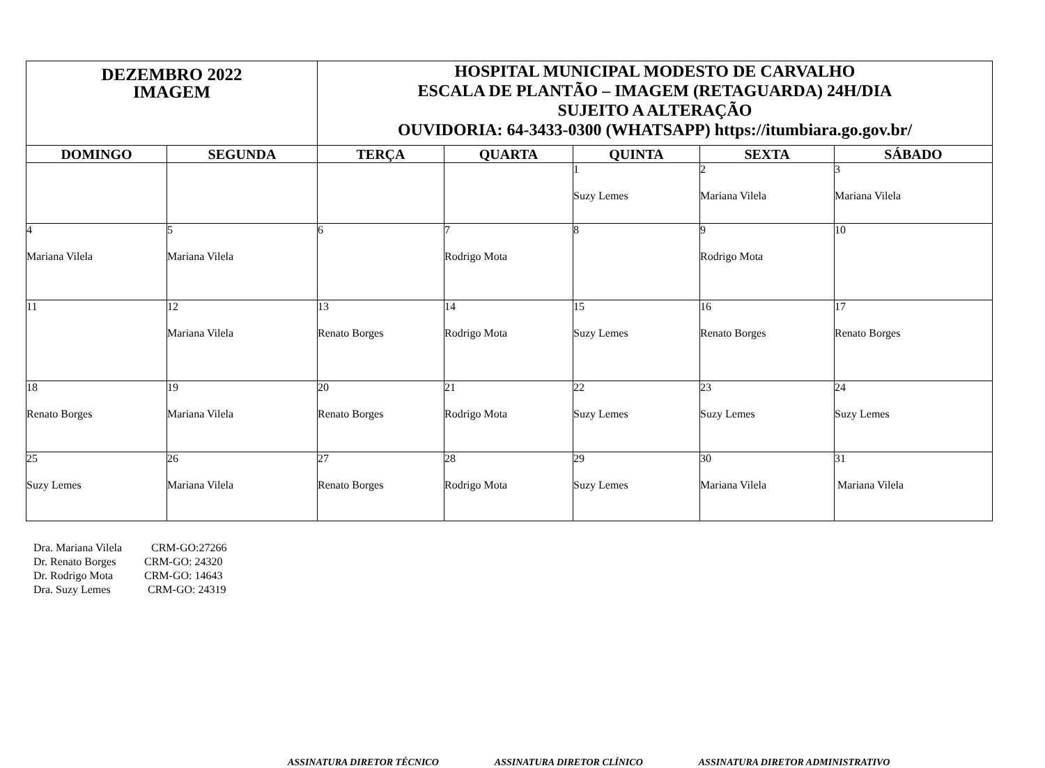| DEZEMBRO 2022 IMAGEM | | HOSPITAL MUNICIPAL MODESTO DE CARVALHO ESCALA DE PLANTÃO – IMAGEM (RETAGUARDA) 24H/DIA SUJEITO A ALTERAÇÃO OUVIDORIA: 64-3433-0300 (WHATSAPP) https://itumbiara.go.gov.br/ | | | | |
| DOMINGO | SEGUNDA | TERÇA | QUARTA | QUINTA | SEXTA | SÁBADO |
| | | | | 1 Suzy Lemes | 2 Mariana Vilela | 3 Mariana Vilela |
| 4 Mariana Vilela | 5 Mariana Vilela | 6 | 7 Rodrigo Mota | 8 | 9 Rodrigo Mota | 10 |
| 11 | 12 Mariana Vilela | 13 Renato Borges | 14 Rodrigo Mota | 15 Suzy Lemes | 16 Renato Borges | 17 Renato Borges |
| 18 Renato Borges | 19 Mariana Vilela | 20 Renato Borges | 21 Rodrigo Mota | 22 Suzy Lemes | 23 Suzy Lemes | 24 Suzy Lemes |
| 25 Suzy Lemes | 26 Mariana Vilela | 27 Renato Borges | 28 Rodrigo Mota | 29 Suzy Lemes | 30 Mariana Vilela | 31 Mariana Vilela |
Dra. Mariana Vilela CRM-GO:27266
Dr. Renato Borges CRM-GO: 24320
Dr. Rodrigo Mota CRM-GO: 14643
Dra. Suzy Lemes CRM-GO: 24319
ASSINATURA DIRETOR TÉCNICO ASSINATURA DIRETOR CLÍNICO ASSINATURA DIRETOR ADMINISTRATIVO